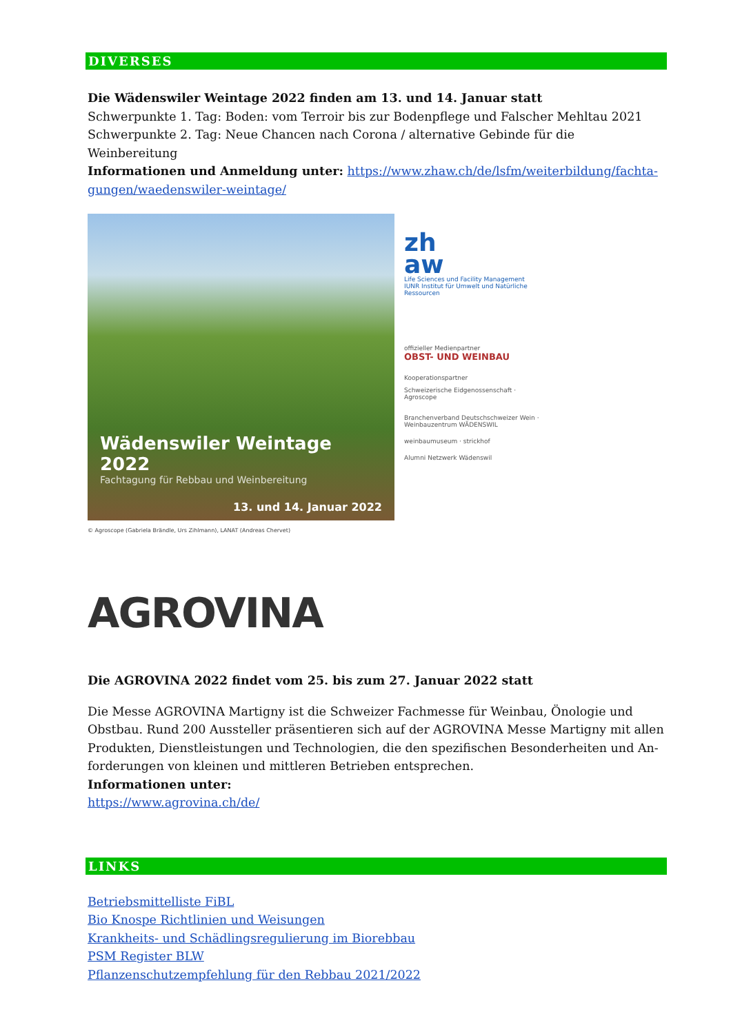DIVERSES
Die Wädenswiler Weintage 2022 finden am 13. und 14. Januar statt
Schwerpunkte 1. Tag: Boden: vom Terroir bis zur Bodenpflege und Falscher Mehltau 2021
Schwerpunkte 2. Tag: Neue Chancen nach Corona / alternative Gebinde für die Weinbereitung
Informationen und Anmeldung unter: https://www.zhaw.ch/de/lsfm/weiterbildung/fachta-gungen/waedenswiler-weintage/
Wädenswiler Weintage 2022
Fachtagung für Rebbau und Weinbereitung
13. und 14. Januar 2022
zh
aw
Life Sciences und Facility Management
IUNR Institut für Umwelt und Natürliche Ressourcen
offizieller Medienpartner
OBST- UND WEINBAU
Kooperationspartner
Schweizerische Eidgenossenschaft · Agroscope
Branchenverband Deutschschweizer Wein · Weinbauzentrum WÄDENSWIL
weinbaumuseum · strickhof
Alumni Netzwerk Wädenswil
© Agroscope (Gabriela Brändle, Urs Zihlmann), LANAT (Andreas Chervet)
AGROVINA
Die AGROVINA 2022 findet vom 25. bis zum 27. Januar 2022 statt
Die Messe AGROVINA Martigny ist die Schweizer Fachmesse für Weinbau, Önologie und Obstbau. Rund 200 Aussteller präsentieren sich auf der AGROVINA Messe Martigny mit allen Produkten, Dienstleistungen und Technologien, die den spezifischen Besonderheiten und An-forderungen von kleinen und mittleren Betrieben entsprechen.
Informationen unter:
https://www.agrovina.ch/de/
LINKS
Betriebsmittelliste FiBL
Bio Knospe Richtlinien und Weisungen
Krankheits- und Schädlingsregulierung im Biorebbau
PSM Register BLW
Pflanzenschutzempfehlung für den Rebbau 2021/2022